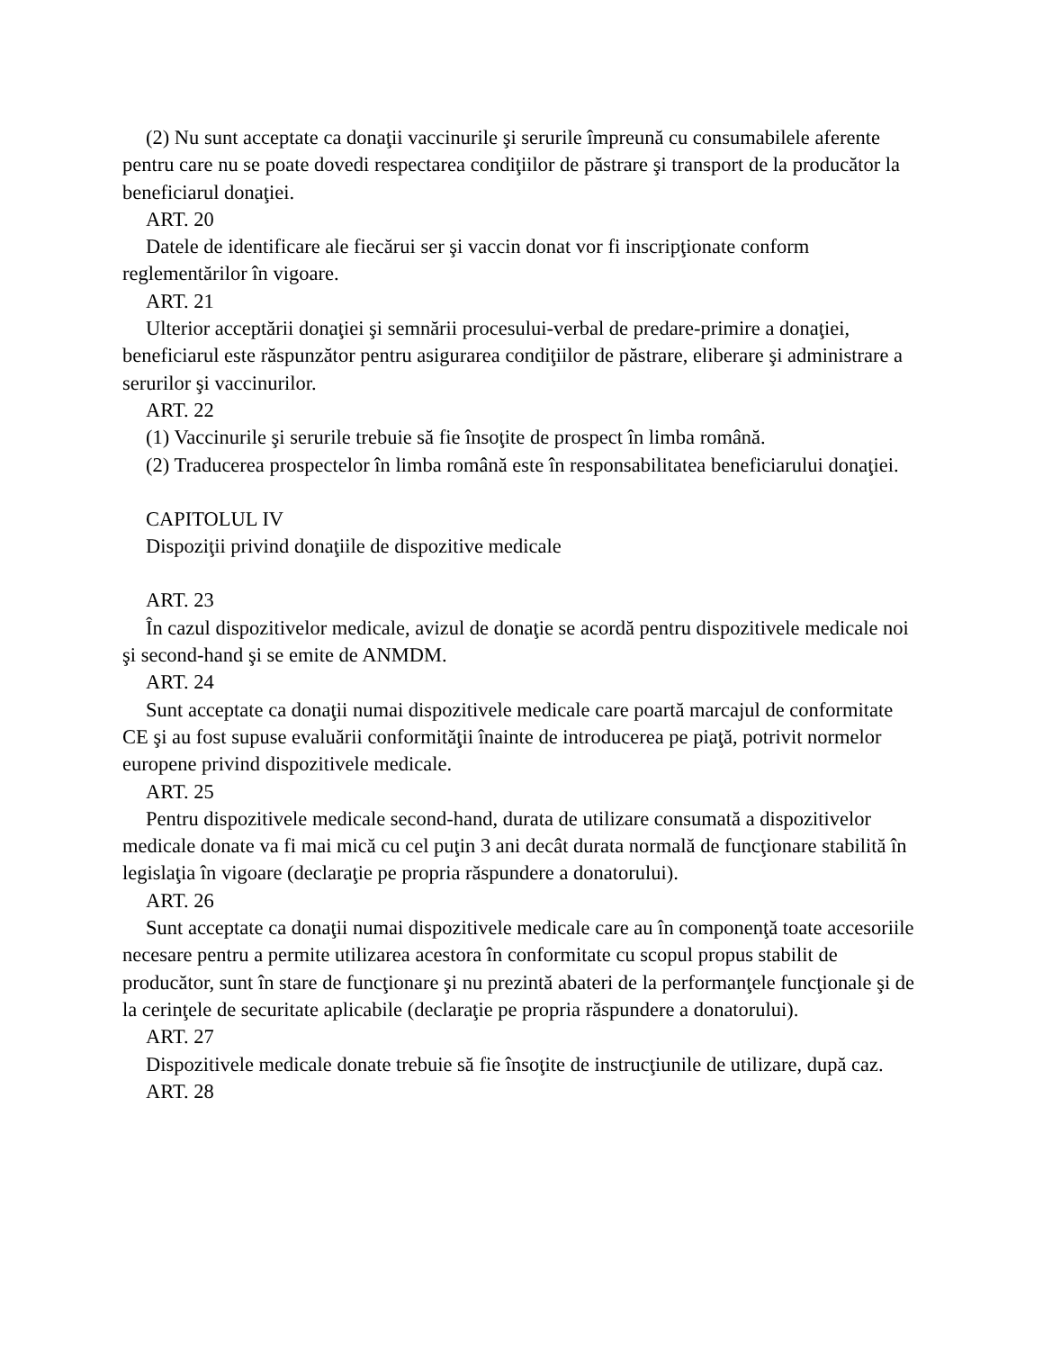(2) Nu sunt acceptate ca donaţii vaccinurile şi serurile împreună cu consumabilele aferente pentru care nu se poate dovedi respectarea condiţiilor de păstrare şi transport de la producător la beneficiarul donaţiei.
ART. 20
Datele de identificare ale fiecărui ser şi vaccin donat vor fi inscripţionate conform reglementărilor în vigoare.
ART. 21
Ulterior acceptării donaţiei şi semnării procesului-verbal de predare-primire a donaţiei, beneficiarul este răspunzător pentru asigurarea condiţiilor de păstrare, eliberare şi administrare a serurilor şi vaccinurilor.
ART. 22
(1) Vaccinurile şi serurile trebuie să fie însoţite de prospect în limba română.
(2) Traducerea prospectelor în limba română este în responsabilitatea beneficiarului donaţiei.
CAPITOLUL IV
Dispoziţii privind donaţiile de dispozitive medicale
ART. 23
În cazul dispozitivelor medicale, avizul de donaţie se acordă pentru dispozitivele medicale noi şi second-hand şi se emite de ANMDM.
ART. 24
Sunt acceptate ca donaţii numai dispozitivele medicale care poartă marcajul de conformitate CE şi au fost supuse evaluării conformităţii înainte de introducerea pe piaţă, potrivit normelor europene privind dispozitivele medicale.
ART. 25
Pentru dispozitivele medicale second-hand, durata de utilizare consumată a dispozitivelor medicale donate va fi mai mică cu cel puţin 3 ani decât durata normală de funcţionare stabilită în legislaţia în vigoare (declaraţie pe propria răspundere a donatorului).
ART. 26
Sunt acceptate ca donaţii numai dispozitivele medicale care au în componenţă toate accesoriile necesare pentru a permite utilizarea acestora în conformitate cu scopul propus stabilit de producător, sunt în stare de funcţionare şi nu prezintă abateri de la performanţele funcţionale şi de la cerinţele de securitate aplicabile (declaraţie pe propria răspundere a donatorului).
ART. 27
Dispozitivele medicale donate trebuie să fie însoţite de instrucţiunile de utilizare, după caz.
ART. 28